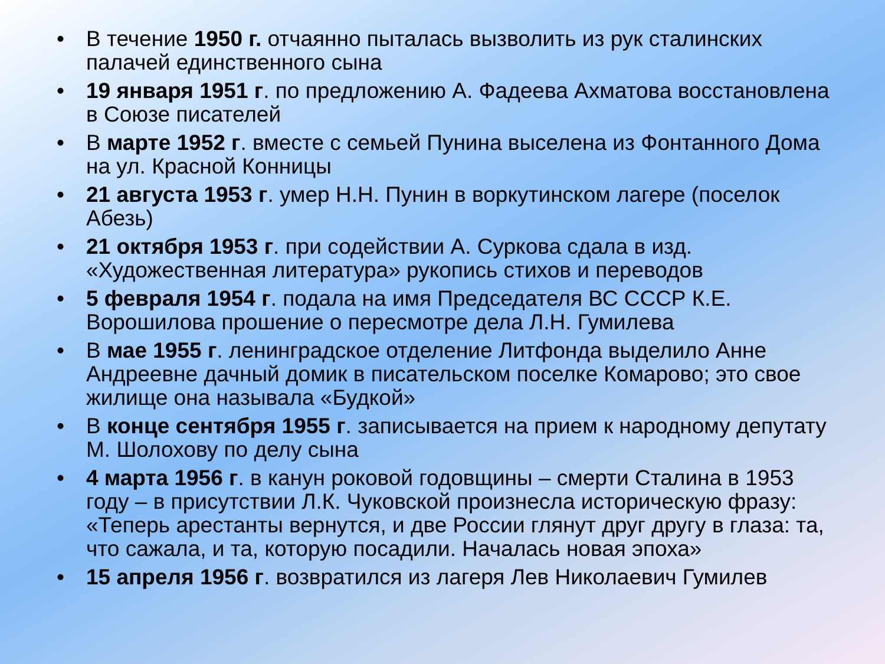• В течение 1950 г. отчаянно пыталась вызволить из рук сталинских палачей единственного сына
• 19 января 1951 г. по предложению А. Фадеева Ахматова восстановлена в Союзе писателей
• В марте 1952 г. вместе с семьей Пунина выселена из Фонтанного Дома на ул. Красной Конницы
• 21 августа 1953 г. умер Н.Н. Пунин в воркутинском лагере (поселок Абезь)
• 21 октября 1953 г. при содействии А. Суркова сдала в изд. «Художественная литература» рукопись стихов и переводов
• 5 февраля 1954 г. подала на имя Председателя ВС СССР К.Е. Ворошилова прошение о пересмотре дела Л.Н. Гумилева
• В мае 1955 г. ленинградское отделение Литфонда выделило Анне Андреевне дачный домик в писательском поселке Комарово; это свое жилище она называла «Будкой»
• В конце сентября 1955 г. записывается на прием к народному депутату М. Шолохову по делу сына
• 4 марта 1956 г. в канун роковой годовщины – смерти Сталина в 1953 году – в присутствии Л.К. Чуковской произнесла историческую фразу: «Теперь арестанты вернутся, и две России глянут друг другу в глаза: та, что сажала, и та, которую посадили. Началась новая эпоха»
• 15 апреля 1956 г. возвратился из лагеря Лев Николаевич Гумилев